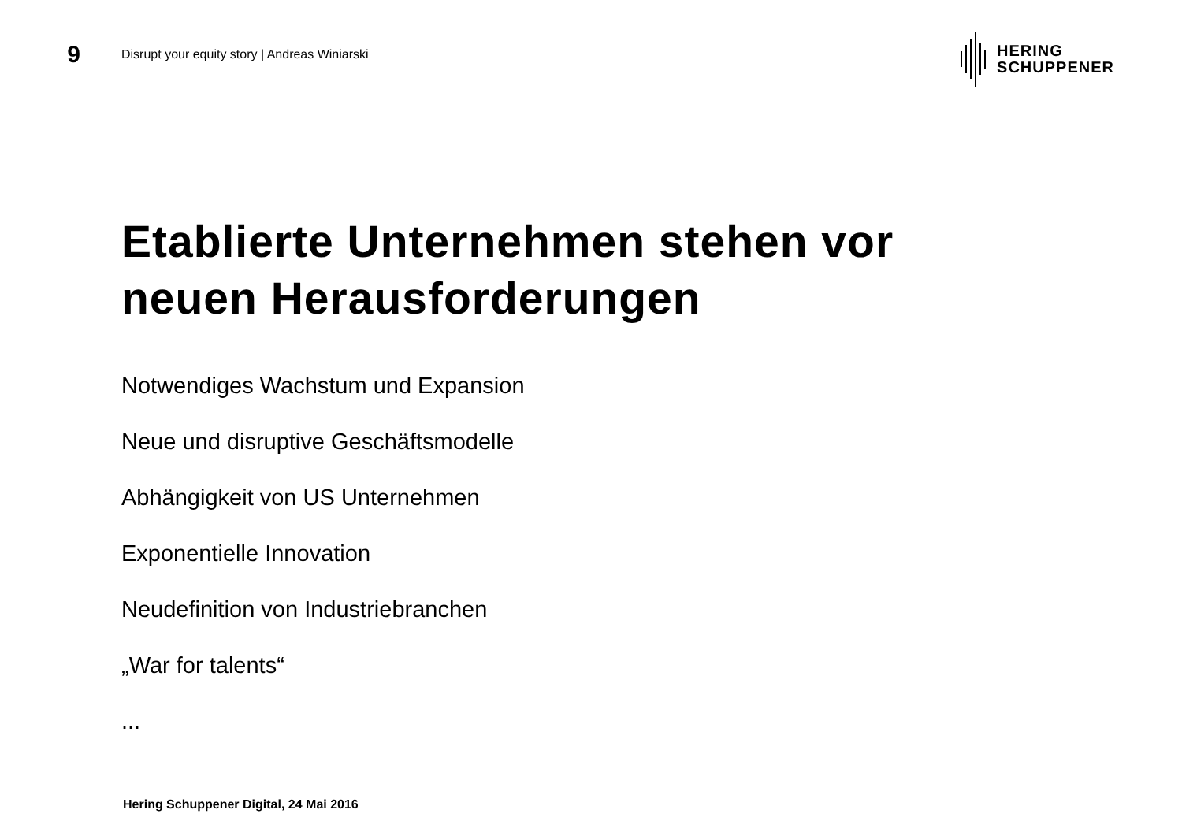9
Disrupt your equity story | Andreas Winiarski
HERING
SCHUPPENER
Etablierte Unternehmen stehen vor
neuen Herausforderungen
Notwendiges Wachstum und Expansion
Neue und disruptive Geschäftsmodelle
Abhängigkeit von US Unternehmen
Exponentielle Innovation
Neudefinition von Industriebranchen
„War for talents“
...
Hering Schuppener Digital, 24 Mai 2016